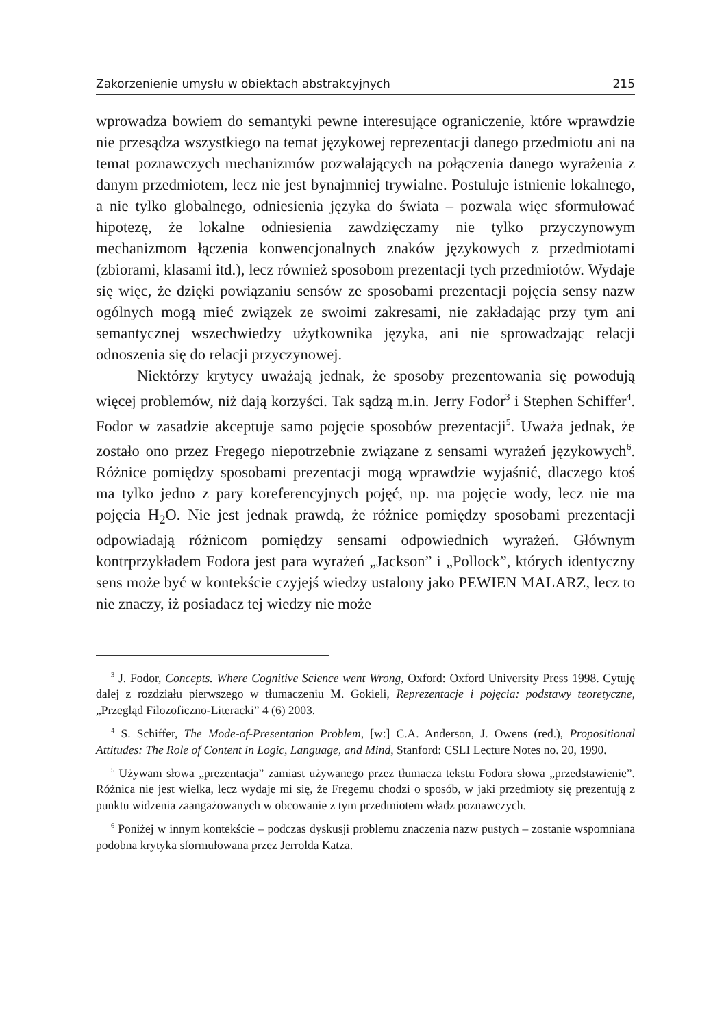Zakorzenienie umysłu w obiektach abstrakcyjnych 215
wprowadza bowiem do semantyki pewne interesujące ograniczenie, które wprawdzie nie przesądza wszystkiego na temat językowej reprezentacji danego przedmiotu ani na temat poznawczych mechanizmów pozwalających na połączenia danego wyrażenia z danym przedmiotem, lecz nie jest bynajmniej trywialne. Postuluje istnienie lokalnego, a nie tylko globalnego, odniesienia języka do świata – pozwala więc sformułować hipotezę, że lokalne odniesienia zawdzięczamy nie tylko przyczynowym mechanizmom łączenia konwencjonalnych znaków językowych z przedmiotami (zbiorami, klasami itd.), lecz również sposobom prezentacji tych przedmiotów. Wydaje się więc, że dzięki powiązaniu sensów ze sposobami prezentacji pojęcia sensy nazw ogólnych mogą mieć związek ze swoimi zakresami, nie zakładając przy tym ani semantycznej wszechwiedzy użytkownika języka, ani nie sprowadzając relacji odnoszenia się do relacji przyczynowej.
Niektórzy krytycy uważają jednak, że sposoby prezentowania się powodują więcej problemów, niż dają korzyści. Tak sądzą m.in. Jerry Fodor<sup>3</sup> i Stephen Schiffer<sup>4</sup>. Fodor w zasadzie akceptuje samo pojęcie sposobów prezentacji<sup>5</sup>. Uważa jednak, że zostało ono przez Fregego niepotrzebnie związane z sensami wyrażeń językowych<sup>6</sup>. Różnice pomiędzy sposobami prezentacji mogą wprawdzie wyjaśnić, dlaczego ktoś ma tylko jedno z pary koreferencyjnych pojęć, np. ma pojęcie wody, lecz nie ma pojęcia H<sub>2</sub>O. Nie jest jednak prawdą, że różnice pomiędzy sposobami prezentacji odpowiadają różnicom pomiędzy sensami odpowiednich wyrażeń. Głównym kontrprzykładem Fodora jest para wyrażeń „Jackson” i „Pollock”, których identyczny sens może być w kontekście czyjejś wiedzy ustalony jako PEWIEN MALARZ, lecz to nie znaczy, iż posiadacz tej wiedzy nie może
<sup>3</sup> J. Fodor, Concepts. Where Cognitive Science went Wrong, Oxford: Oxford University Press 1998. Cytuję dalej z rozdziału pierwszego w tłumaczeniu M. Gokieli, Reprezentacje i pojęcia: podstawy teoretyczne, „Przegląd Filozoficzno-Literacki” 4 (6) 2003.
<sup>4</sup> S. Schiffer, The Mode-of-Presentation Problem, [w:] C.A. Anderson, J. Owens (red.), Propositional Attitudes: The Role of Content in Logic, Language, and Mind, Stanford: CSLI Lecture Notes no. 20, 1990.
<sup>5</sup> Używam słowa „prezentacja” zamiast używanego przez tłumacza tekstu Fodora słowa „przedstawienie”. Różnica nie jest wielka, lecz wydaje mi się, że Fregemu chodzi o sposób, w jaki przedmioty się prezentują z punktu widzenia zaangażowanych w obcowanie z tym przedmiotem władz poznawczych.
<sup>6</sup> Poniżej w innym kontekście – podczas dyskusji problemu znaczenia nazw pustych – zostanie wspomniana podobna krytyka sformułowana przez Jerrolda Katza.